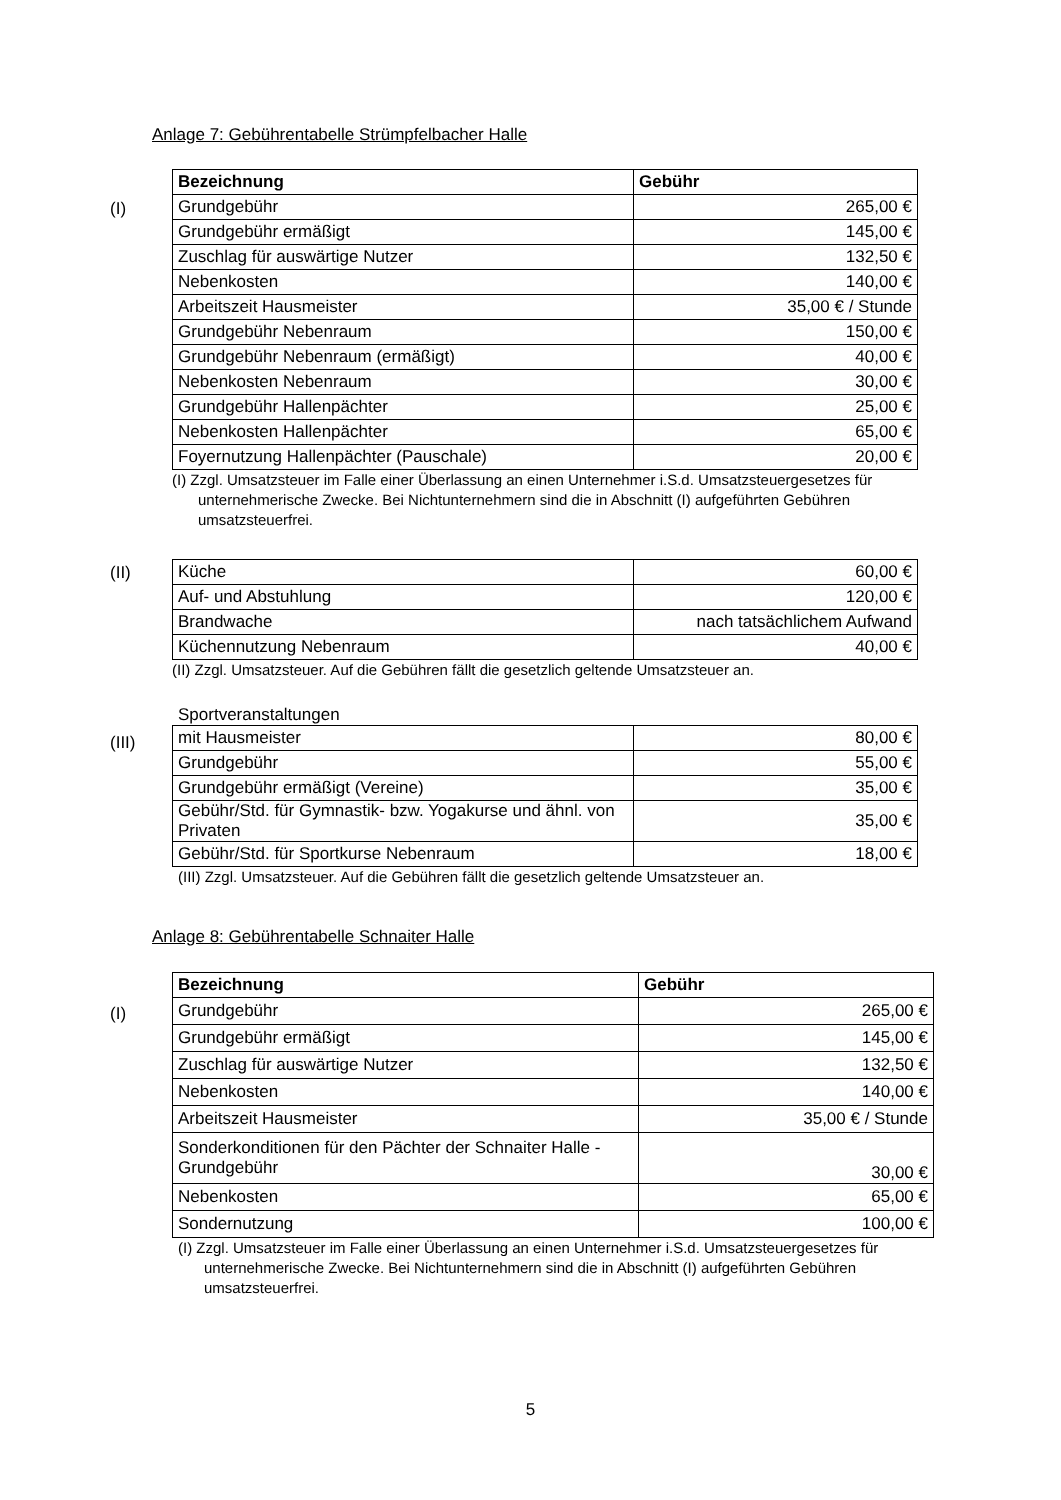Anlage 7: Gebührentabelle Strümpfelbacher Halle
(I)
| Bezeichnung | Gebühr |
| --- | --- |
| Grundgebühr | 265,00 € |
| Grundgebühr ermäßigt | 145,00 € |
| Zuschlag für auswärtige Nutzer | 132,50 € |
| Nebenkosten | 140,00 € |
| Arbeitszeit Hausmeister | 35,00 € / Stunde |
| Grundgebühr Nebenraum | 150,00 € |
| Grundgebühr Nebenraum (ermäßigt) | 40,00 € |
| Nebenkosten Nebenraum | 30,00 € |
| Grundgebühr Hallenpächter | 25,00 € |
| Nebenkosten Hallenpächter | 65,00 € |
| Foyernutzung Hallenpächter (Pauschale) | 20,00 € |
(I) Zzgl. Umsatzsteuer im Falle einer Überlassung an einen Unternehmer i.S.d. Umsatzsteuergesetzes für unternehmerische Zwecke. Bei Nichtunternehmern sind die in Abschnitt (I) aufgeführten Gebühren umsatzsteuerfrei.
(II)
| Küche | 60,00 € |
| Auf- und Abstuhlung | 120,00 € |
| Brandwache | nach tatsächlichem Aufwand |
| Küchennutzung Nebenraum | 40,00 € |
(II) Zzgl. Umsatzsteuer. Auf die Gebühren fällt die gesetzlich geltende Umsatzsteuer an.
Sportveranstaltungen
(III)
| mit Hausmeister | 80,00 € |
| Grundgebühr | 55,00 € |
| Grundgebühr ermäßigt (Vereine) | 35,00 € |
| Gebühr/Std. für Gymnastik- bzw. Yogakurse und ähnl. von Privaten | 35,00 € |
| Gebühr/Std. für Sportkurse Nebenraum | 18,00 € |
(III) Zzgl. Umsatzsteuer. Auf die Gebühren fällt die gesetzlich geltende Umsatzsteuer an.
Anlage 8: Gebührentabelle Schnaiter Halle
(I)
| Bezeichnung | Gebühr |
| --- | --- |
| Grundgebühr | 265,00 € |
| Grundgebühr ermäßigt | 145,00 € |
| Zuschlag für auswärtige Nutzer | 132,50 € |
| Nebenkosten | 140,00 € |
| Arbeitszeit Hausmeister | 35,00 € / Stunde |
| Sonderkonditionen für den Pächter der Schnaiter Halle - Grundgebühr | 30,00 € |
| Nebenkosten | 65,00 € |
| Sondernutzung | 100,00 € |
(I) Zzgl. Umsatzsteuer im Falle einer Überlassung an einen Unternehmer i.S.d. Umsatzsteuergesetzes für unternehmerische Zwecke. Bei Nichtunternehmern sind die in Abschnitt (I) aufgeführten Gebühren umsatzsteuerfrei.
5